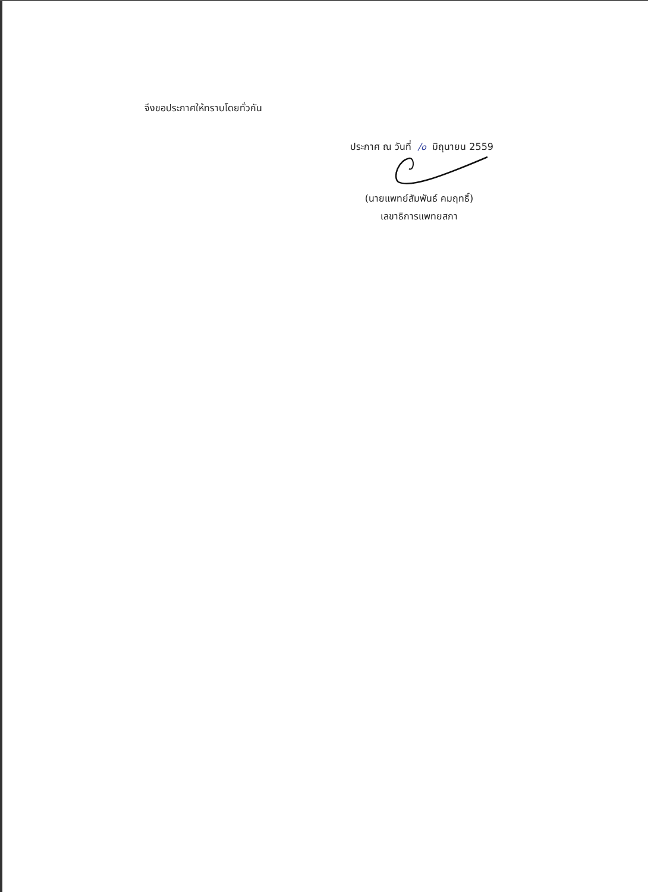จึงขอประกาศให้ทราบโดยทั่วกัน
ประกาศ ณ วันที่ /๐ มิถุนายน 2559
(นายแพทย์สัมพันธ์ คมฤทธิ์)
เลขาธิการแพทยสภา